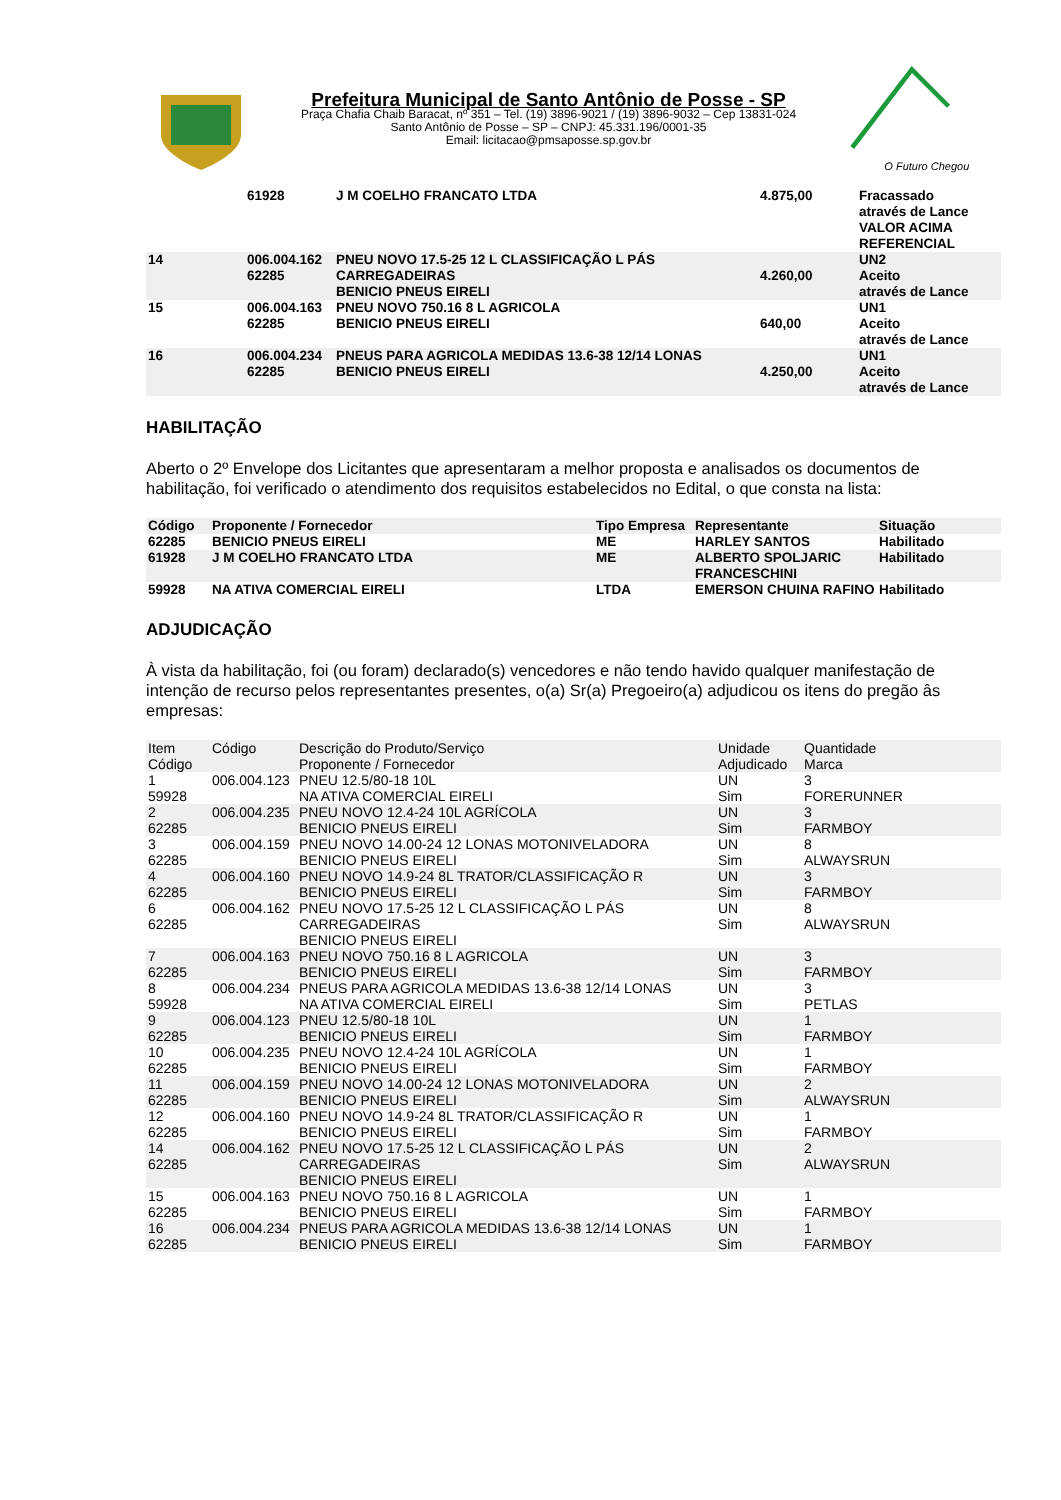Prefeitura Municipal de Santo Antônio de Posse - SP
Praça Chafia Chaib Baracat, nº 351 – Tel. (19) 3896-9021 / (19) 3896-9032 – Cep 13831-024
Santo Antônio de Posse – SP – CNPJ: 45.331.196/0001-35
Email: licitacao@pmsaposse.sp.gov.br
O Futuro Chegou
| | 61928 | J M COELHO FRANCATO LTDA | 4.875,00 | Fracassado através de Lance VALOR ACIMA REFERENCIAL |
| 14 | 006.004.162 62285 | PNEU NOVO 17.5-25 12 L CLASSIFICAÇÃO L PÁS CARREGADEIRAS BENICIO PNEUS EIRELI | 4.260,00 | UN2 Aceito através de Lance |
| 15 | 006.004.163 62285 | PNEU NOVO 750.16 8 L AGRICOLA BENICIO PNEUS EIRELI | 640,00 | UN1 Aceito através de Lance |
| 16 | 006.004.234 62285 | PNEUS PARA AGRICOLA MEDIDAS 13.6-38 12/14 LONAS BENICIO PNEUS EIRELI | 4.250,00 | UN1 Aceito através de Lance |
HABILITAÇÃO
Aberto o 2º Envelope dos Licitantes que apresentaram a melhor proposta e analisados os documentos de habilitação, foi verificado o atendimento dos requisitos estabelecidos no Edital, o que consta na lista:
| Código | Proponente / Fornecedor | Tipo Empresa | Representante | Situação |
| --- | --- | --- | --- | --- |
| 62285 | BENICIO PNEUS EIRELI | ME | HARLEY SANTOS | Habilitado |
| 61928 | J M COELHO FRANCATO LTDA | ME | ALBERTO SPOLJARIC FRANCESCHINI | Habilitado |
| 59928 | NA ATIVA COMERCIAL EIRELI | LTDA | EMERSON CHUINA RAFINO | Habilitado |
ADJUDICAÇÃO
À vista da habilitação, foi (ou foram) declarado(s) vencedores e não tendo havido qualquer manifestação de intenção de recurso pelos representantes presentes, o(a) Sr(a) Pregoeiro(a) adjudicou os itens do pregão âs empresas:
| Item Código | Código | Descrição do Produto/Serviço Proponente / Fornecedor | Unidade Adjudicado | Quantidade Marca |
| --- | --- | --- | --- | --- |
| 1 59928 | 006.004.123 | PNEU 12.5/80-18 10L NA ATIVA COMERCIAL EIRELI | UN Sim | 3 FORERUNNER |
| 2 62285 | 006.004.235 | PNEU NOVO 12.4-24 10L AGRÍCOLA BENICIO PNEUS EIRELI | UN Sim | 3 FARMBOY |
| 3 62285 | 006.004.159 | PNEU NOVO 14.00-24 12 LONAS MOTONIVELADORA BENICIO PNEUS EIRELI | UN Sim | 8 ALWAYSRUN |
| 4 62285 | 006.004.160 | PNEU NOVO 14.9-24 8L TRATOR/CLASSIFICAÇÃO R BENICIO PNEUS EIRELI | UN Sim | 3 FARMBOY |
| 6 62285 | 006.004.162 | PNEU NOVO 17.5-25 12 L CLASSIFICAÇÃO L PÁS CARREGADEIRAS BENICIO PNEUS EIRELI | UN Sim | 8 ALWAYSRUN |
| 7 62285 | 006.004.163 | PNEU NOVO 750.16 8 L AGRICOLA BENICIO PNEUS EIRELI | UN Sim | 3 FARMBOY |
| 8 59928 | 006.004.234 | PNEUS PARA AGRICOLA MEDIDAS 13.6-38 12/14 LONAS NA ATIVA COMERCIAL EIRELI | UN Sim | 3 PETLAS |
| 9 62285 | 006.004.123 | PNEU 12.5/80-18 10L BENICIO PNEUS EIRELI | UN Sim | 1 FARMBOY |
| 10 62285 | 006.004.235 | PNEU NOVO 12.4-24 10L AGRÍCOLA BENICIO PNEUS EIRELI | UN Sim | 1 FARMBOY |
| 11 62285 | 006.004.159 | PNEU NOVO 14.00-24 12 LONAS MOTONIVELADORA BENICIO PNEUS EIRELI | UN Sim | 2 ALWAYSRUN |
| 12 62285 | 006.004.160 | PNEU NOVO 14.9-24 8L TRATOR/CLASSIFICAÇÃO R BENICIO PNEUS EIRELI | UN Sim | 1 FARMBOY |
| 14 62285 | 006.004.162 | PNEU NOVO 17.5-25 12 L CLASSIFICAÇÃO L PÁS CARREGADEIRAS BENICIO PNEUS EIRELI | UN Sim | 2 ALWAYSRUN |
| 15 62285 | 006.004.163 | PNEU NOVO 750.16 8 L AGRICOLA BENICIO PNEUS EIRELI | UN Sim | 1 FARMBOY |
| 16 62285 | 006.004.234 | PNEUS PARA AGRICOLA MEDIDAS 13.6-38 12/14 LONAS BENICIO PNEUS EIRELI | UN Sim | 1 FARMBOY |